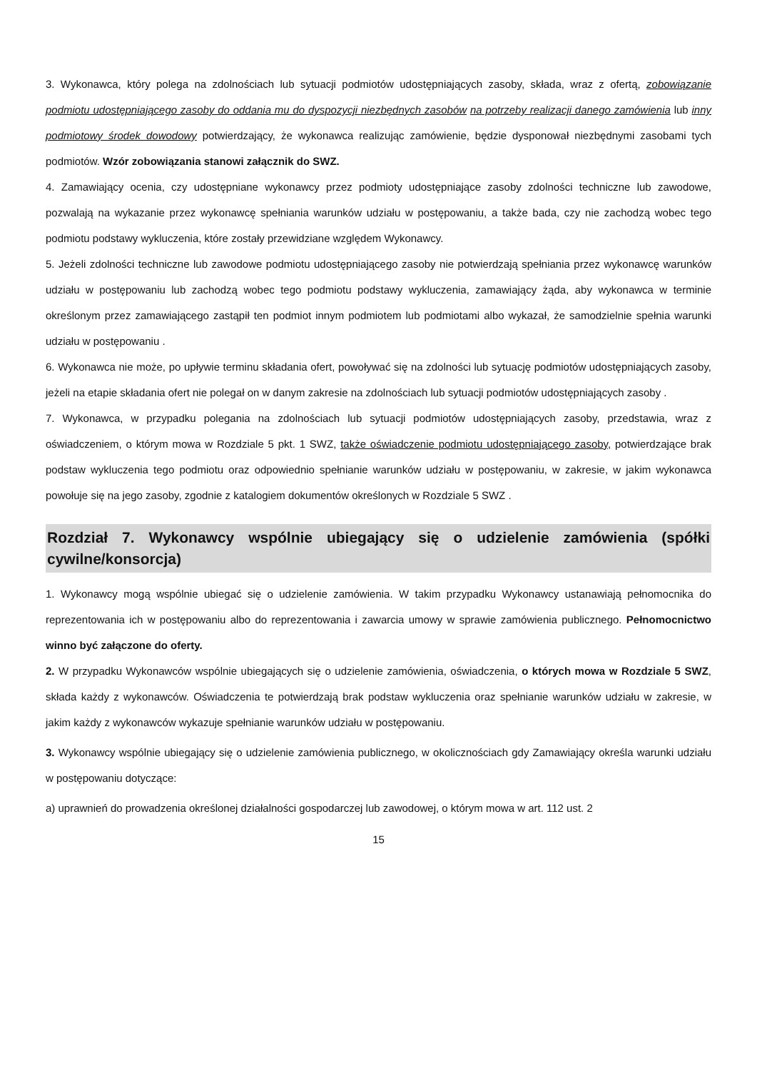3. Wykonawca, który polega na zdolnościach lub sytuacji podmiotów udostępniających zasoby, składa, wraz z ofertą, zobowiązanie podmiotu udostępniającego zasoby do oddania mu do dyspozycji niezbędnych zasobów na potrzeby realizacji danego zamówienia lub inny podmiotowy środek dowodowy potwierdzający, że wykonawca realizując zamówienie, będzie dysponował niezbędnymi zasobami tych podmiotów. Wzór zobowiązania stanowi załącznik do SWZ.
4. Zamawiający ocenia, czy udostępniane wykonawcy przez podmioty udostępniające zasoby zdolności techniczne lub zawodowe, pozwalają na wykazanie przez wykonawcę spełniania warunków udziału w postępowaniu, a także bada, czy nie zachodzą wobec tego podmiotu podstawy wykluczenia, które zostały przewidziane względem Wykonawcy.
5. Jeżeli zdolności techniczne lub zawodowe podmiotu udostępniającego zasoby nie potwierdzają spełniania przez wykonawcę warunków udziału w postępowaniu lub zachodzą wobec tego podmiotu podstawy wykluczenia, zamawiający żąda, aby wykonawca w terminie określonym przez zamawiającego zastąpił ten podmiot innym podmiotem lub podmiotami albo wykazał, że samodzielnie spełnia warunki udziału w postępowaniu .
6. Wykonawca nie może, po upływie terminu składania ofert, powoływać się na zdolności lub sytuację podmiotów udostępniających zasoby, jeżeli na etapie składania ofert nie polegał on w danym zakresie na zdolnościach lub sytuacji podmiotów udostępniających zasoby .
7. Wykonawca, w przypadku polegania na zdolnościach lub sytuacji podmiotów udostępniających zasoby, przedstawia, wraz z oświadczeniem, o którym mowa w Rozdziale 5 pkt. 1 SWZ, także oświadczenie podmiotu udostępniającego zasoby, potwierdzające brak podstaw wykluczenia tego podmiotu oraz odpowiednio spełnianie warunków udziału w postępowaniu, w zakresie, w jakim wykonawca powołuje się na jego zasoby, zgodnie z katalogiem dokumentów określonych w Rozdziale 5 SWZ .
Rozdział 7. Wykonawcy wspólnie ubiegający się o udzielenie zamówienia (spółki cywilne/konsorcja)
1. Wykonawcy mogą wspólnie ubiegać się o udzielenie zamówienia. W takim przypadku Wykonawcy ustanawiają pełnomocnika do reprezentowania ich w postępowaniu albo do reprezentowania i zawarcia umowy w sprawie zamówienia publicznego. Pełnomocnictwo winno być załączone do oferty.
2. W przypadku Wykonawców wspólnie ubiegających się o udzielenie zamówienia, oświadczenia, o których mowa w Rozdziale 5 SWZ, składa każdy z wykonawców. Oświadczenia te potwierdzają brak podstaw wykluczenia oraz spełnianie warunków udziału w zakresie, w jakim każdy z wykonawców wykazuje spełnianie warunków udziału w postępowaniu.
3. Wykonawcy wspólnie ubiegający się o udzielenie zamówienia publicznego, w okolicznościach gdy Zamawiający określa warunki udziału w postępowaniu dotyczące:
a) uprawnień do prowadzenia określonej działalności gospodarczej lub zawodowej, o którym mowa w art. 112 ust. 2
15